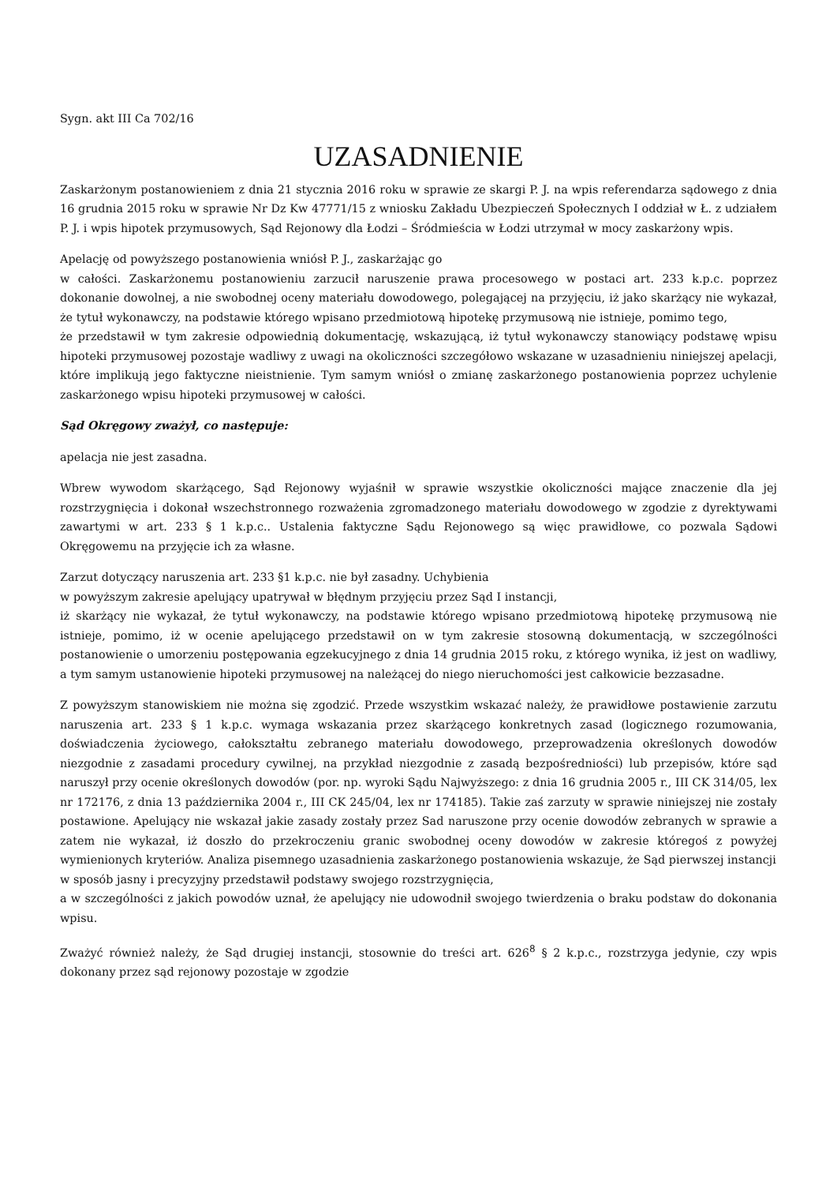Sygn. akt III Ca 702/16
UZASADNIENIE
Zaskarżonym postanowieniem z dnia 21 stycznia 2016 roku w sprawie ze skargi P. J. na wpis referendarza sądowego z dnia 16 grudnia 2015 roku w sprawie Nr Dz Kw 47771/15 z wniosku Zakładu Ubezpieczeń Społecznych I oddział w Ł. z udziałem P. J. i wpis hipotek przymusowych, Sąd Rejonowy dla Łodzi – Śródmieścia w Łodzi utrzymał w mocy zaskarżony wpis.
Apelację od powyższego postanowienia wniósł P. J., zaskarżając go
w całości. Zaskarżonemu postanowieniu zarzucił naruszenie prawa procesowego w postaci art. 233 k.p.c. poprzez dokonanie dowolnej, a nie swobodnej oceny materiału dowodowego, polegającej na przyjęciu, iż jako skarżący nie wykazał, że tytuł wykonawczy, na podstawie którego wpisano przedmiotową hipotekę przymusową nie istnieje, pomimo tego,
że przedstawił w tym zakresie odpowiednią dokumentację, wskazującą, iż tytuł wykonawczy stanowiący podstawę wpisu hipoteki przymusowej pozostaje wadliwy z uwagi na okoliczności szczegółowo wskazane w uzasadnieniu niniejszej apelacji, które implikują jego faktyczne nieistnienie. Tym samym wniósł o zmianę zaskarżonego postanowienia poprzez uchylenie zaskarżonego wpisu hipoteki przymusowej w całości.
Sąd Okręgowy zważył, co następuje:
apelacja nie jest zasadna.
Wbrew wywodom skarżącego, Sąd Rejonowy wyjaśnił w sprawie wszystkie okoliczności mające znaczenie dla jej rozstrzygnięcia i dokonał wszechstronnego rozważenia zgromadzonego materiału dowodowego w zgodzie z dyrektywami zawartymi w art. 233 § 1 k.p.c.. Ustalenia faktyczne Sądu Rejonowego są więc prawidłowe, co pozwala Sądowi Okręgowemu na przyjęcie ich za własne.
Zarzut dotyczący naruszenia art. 233 §1 k.p.c. nie był zasadny. Uchybienia
w powyższym zakresie apelujący upatrywał w błędnym przyjęciu przez Sąd I instancji,
iż skarżący nie wykazał, że tytuł wykonawczy, na podstawie którego wpisano przedmiotową hipotekę przymusową nie istnieje, pomimo, iż w ocenie apelującego przedstawił on w tym zakresie stosowną dokumentacją, w szczególności postanowienie o umorzeniu postępowania egzekucyjnego z dnia 14 grudnia 2015 roku, z którego wynika, iż jest on wadliwy, a tym samym ustanowienie hipoteki przymusowej na należącej do niego nieruchomości jest całkowicie bezzasadne.
Z powyższym stanowiskiem nie można się zgodzić. Przede wszystkim wskazać należy, że prawidłowe postawienie zarzutu naruszenia art. 233 § 1 k.p.c. wymaga wskazania przez skarżącego konkretnych zasad (logicznego rozumowania, doświadczenia życiowego, całokształtu zebranego materiału dowodowego, przeprowadzenia określonych dowodów niezgodnie z zasadami procedury cywilnej, na przykład niezgodnie z zasadą bezpośredniości) lub przepisów, które sąd naruszył przy ocenie określonych dowodów (por. np. wyroki Sądu Najwyższego: z dnia 16 grudnia 2005 r., III CK 314/05, lex nr 172176, z dnia 13 października 2004 r., III CK 245/04, lex nr 174185). Takie zaś zarzuty w sprawie niniejszej nie zostały postawione. Apelujący nie wskazał jakie zasady zostały przez Sad naruszone przy ocenie dowodów zebranych w sprawie a zatem nie wykazał, iż doszło do przekroczeniu granic swobodnej oceny dowodów w zakresie któregoś z powyżej wymienionych kryteriów. Analiza pisemnego uzasadnienia zaskarżonego postanowienia wskazuje, że Sąd pierwszej instancji
w sposób jasny i precyzyjny przedstawił podstawy swojego rozstrzygnięcia,
a w szczególności z jakich powodów uznał, że apelujący nie udowodnił swojego twierdzenia o braku podstaw do dokonania wpisu.
Zważyć również należy, że Sąd drugiej instancji, stosownie do treści art. 626<sup>8</sup> § 2 k.p.c., rozstrzyga jedynie, czy wpis dokonany przez sąd rejonowy pozostaje w zgodzie